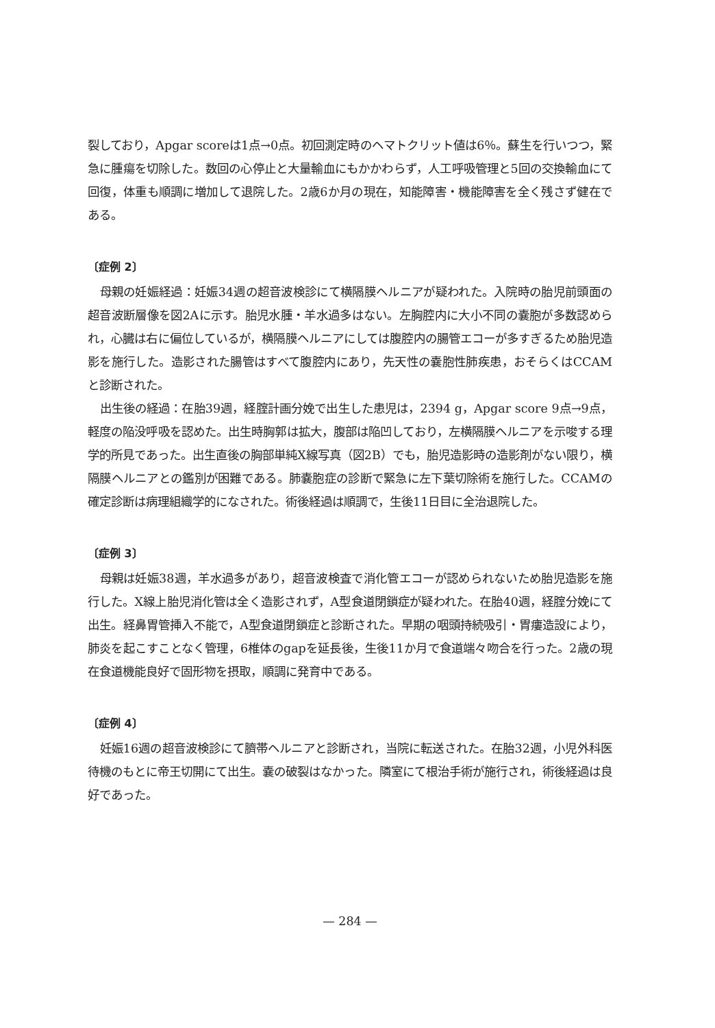裂しており，Apgar scoreは1点→0点。初回測定時のヘマトクリット値は6％。蘇生を行いつつ，緊急に腫瘍を切除した。数回の心停止と大量輸血にもかかわらず，人工呼吸管理と5回の交換輸血にて回復，体重も順調に増加して退院した。2歳6か月の現在，知能障害・機能障害を全く残さず健在である。
〔症例 2〕
母親の妊娠経過：妊娠34週の超音波検診にて横隔膜ヘルニアが疑われた。入院時の胎児前頭面の超音波断層像を図2Aに示す。胎児水腫・羊水過多はない。左胸腔内に大小不同の嚢胞が多数認められ，心臓は右に偏位しているが，横隔膜ヘルニアにしては腹腔内の腸管エコーが多すぎるため胎児造影を施行した。造影された腸管はすべて腹腔内にあり，先天性の嚢胞性肺疾患，おそらくはCCAMと診断された。
出生後の経過：在胎39週，経腟計画分娩で出生した患児は，2394 g，Apgar score 9点→9点，軽度の陥没呼吸を認めた。出生時胸郭は拡大，腹部は陥凹しており，左横隔膜ヘルニアを示唆する理学的所見であった。出生直後の胸部単純X線写真（図2B）でも，胎児造影時の造影剤がない限り，横隔膜ヘルニアとの鑑別が困難である。肺嚢胞症の診断で緊急に左下葉切除術を施行した。CCAMの確定診断は病理組織学的になされた。術後経過は順調で，生後11日目に全治退院した。
〔症例 3〕
母親は妊娠38週，羊水過多があり，超音波検査で消化管エコーが認められないため胎児造影を施行した。X線上胎児消化管は全く造影されず，A型食道閉鎖症が疑われた。在胎40週，経腟分娩にて出生。経鼻胃管挿入不能で，A型食道閉鎖症と診断された。早期の咽頭持続吸引・胃瘻造設により，肺炎を起こすことなく管理，6椎体のgapを延長後，生後11か月で食道端々吻合を行った。2歳の現在食道機能良好で固形物を摂取，順調に発育中である。
〔症例 4〕
妊娠16週の超音波検診にて臍帯ヘルニアと診断され，当院に転送された。在胎32週，小児外科医待機のもとに帝王切開にて出生。嚢の破裂はなかった。隣室にて根治手術が施行され，術後経過は良好であった。
— 284 —